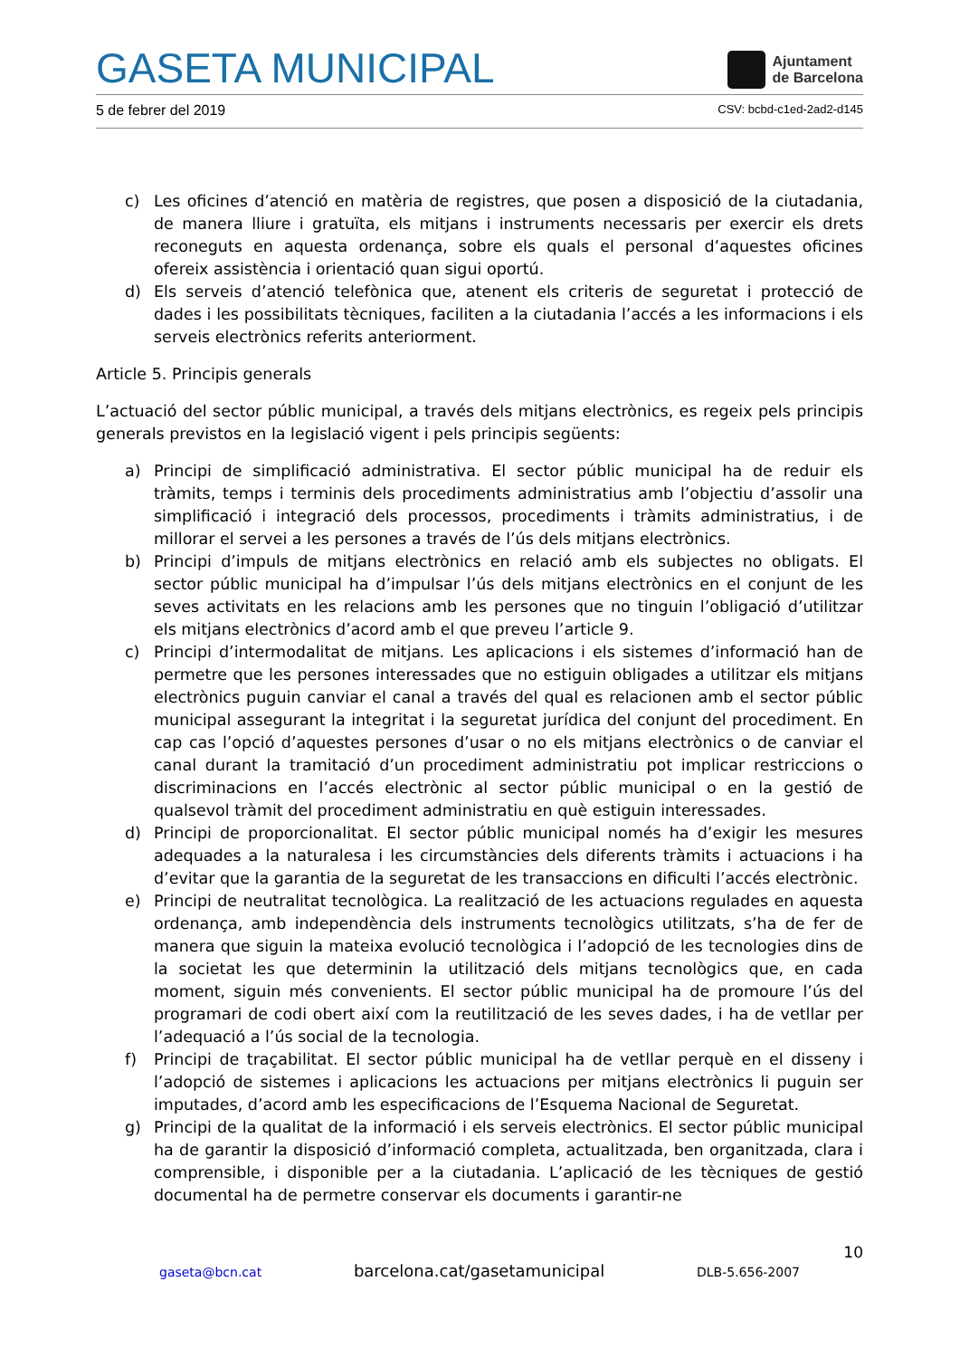GASETA MUNICIPAL
Ajuntament
de Barcelona
5 de febrer del 2019 CSV: bcbd-c1ed-2ad2-d145
c) Les oficines d’atenció en matèria de registres, que posen a disposició de la ciutadania, de manera lliure i gratuïta, els mitjans i instruments necessaris per exercir els drets reconeguts en aquesta ordenança, sobre els quals el personal d’aquestes oficines ofereix assistència i orientació quan sigui oportú.
d) Els serveis d’atenció telefònica que, atenent els criteris de seguretat i protecció de dades i les possibilitats tècniques, faciliten a la ciutadania l’accés a les informacions i els serveis electrònics referits anteriorment.
Article 5. Principis generals
L’actuació del sector públic municipal, a través dels mitjans electrònics, es regeix pels principis generals previstos en la legislació vigent i pels principis següents:
a) Principi de simplificació administrativa. El sector públic municipal ha de reduir els tràmits, temps i terminis dels procediments administratius amb l’objectiu d’assolir una simplificació i integració dels processos, procediments i tràmits administratius, i de millorar el servei a les persones a través de l’ús dels mitjans electrònics.
b) Principi d’impuls de mitjans electrònics en relació amb els subjectes no obligats. El sector públic municipal ha d’impulsar l’ús dels mitjans electrònics en el conjunt de les seves activitats en les relacions amb les persones que no tinguin l’obligació d’utilitzar els mitjans electrònics d’acord amb el que preveu l’article 9.
c) Principi d’intermodalitat de mitjans. Les aplicacions i els sistemes d’informació han de permetre que les persones interessades que no estiguin obligades a utilitzar els mitjans electrònics puguin canviar el canal a través del qual es relacionen amb el sector públic municipal assegurant la integritat i la seguretat jurídica del conjunt del procediment. En cap cas l’opció d’aquestes persones d’usar o no els mitjans electrònics o de canviar el canal durant la tramitació d’un procediment administratiu pot implicar restriccions o discriminacions en l’accés electrònic al sector públic municipal o en la gestió de qualsevol tràmit del procediment administratiu en què estiguin interessades.
d) Principi de proporcionalitat. El sector públic municipal només ha d’exigir les mesures adequades a la naturalesa i les circumstàncies dels diferents tràmits i actuacions i ha d’evitar que la garantia de la seguretat de les transaccions en dificulti l’accés electrònic.
e) Principi de neutralitat tecnològica. La realització de les actuacions regulades en aquesta ordenança, amb independència dels instruments tecnològics utilitzats, s’ha de fer de manera que siguin la mateixa evolució tecnològica i l’adopció de les tecnologies dins de la societat les que determinin la utilització dels mitjans tecnològics que, en cada moment, siguin més convenients. El sector públic municipal ha de promoure l’ús del programari de codi obert així com la reutilització de les seves dades, i ha de vetllar per l’adequació a l’ús social de la tecnologia.
f) Principi de traçabilitat. El sector públic municipal ha de vetllar perquè en el disseny i l’adopció de sistemes i aplicacions les actuacions per mitjans electrònics li puguin ser imputades, d’acord amb les especificacions de l’Esquema Nacional de Seguretat.
g) Principi de la qualitat de la informació i els serveis electrònics. El sector públic municipal ha de garantir la disposició d’informació completa, actualitzada, ben organitzada, clara i comprensible, i disponible per a la ciutadania. L’aplicació de les tècniques de gestió documental ha de permetre conservar els documents i garantir-ne
10
gaseta@bcn.cat barcelona.cat/gasetamunicipal DLB-5.656-2007